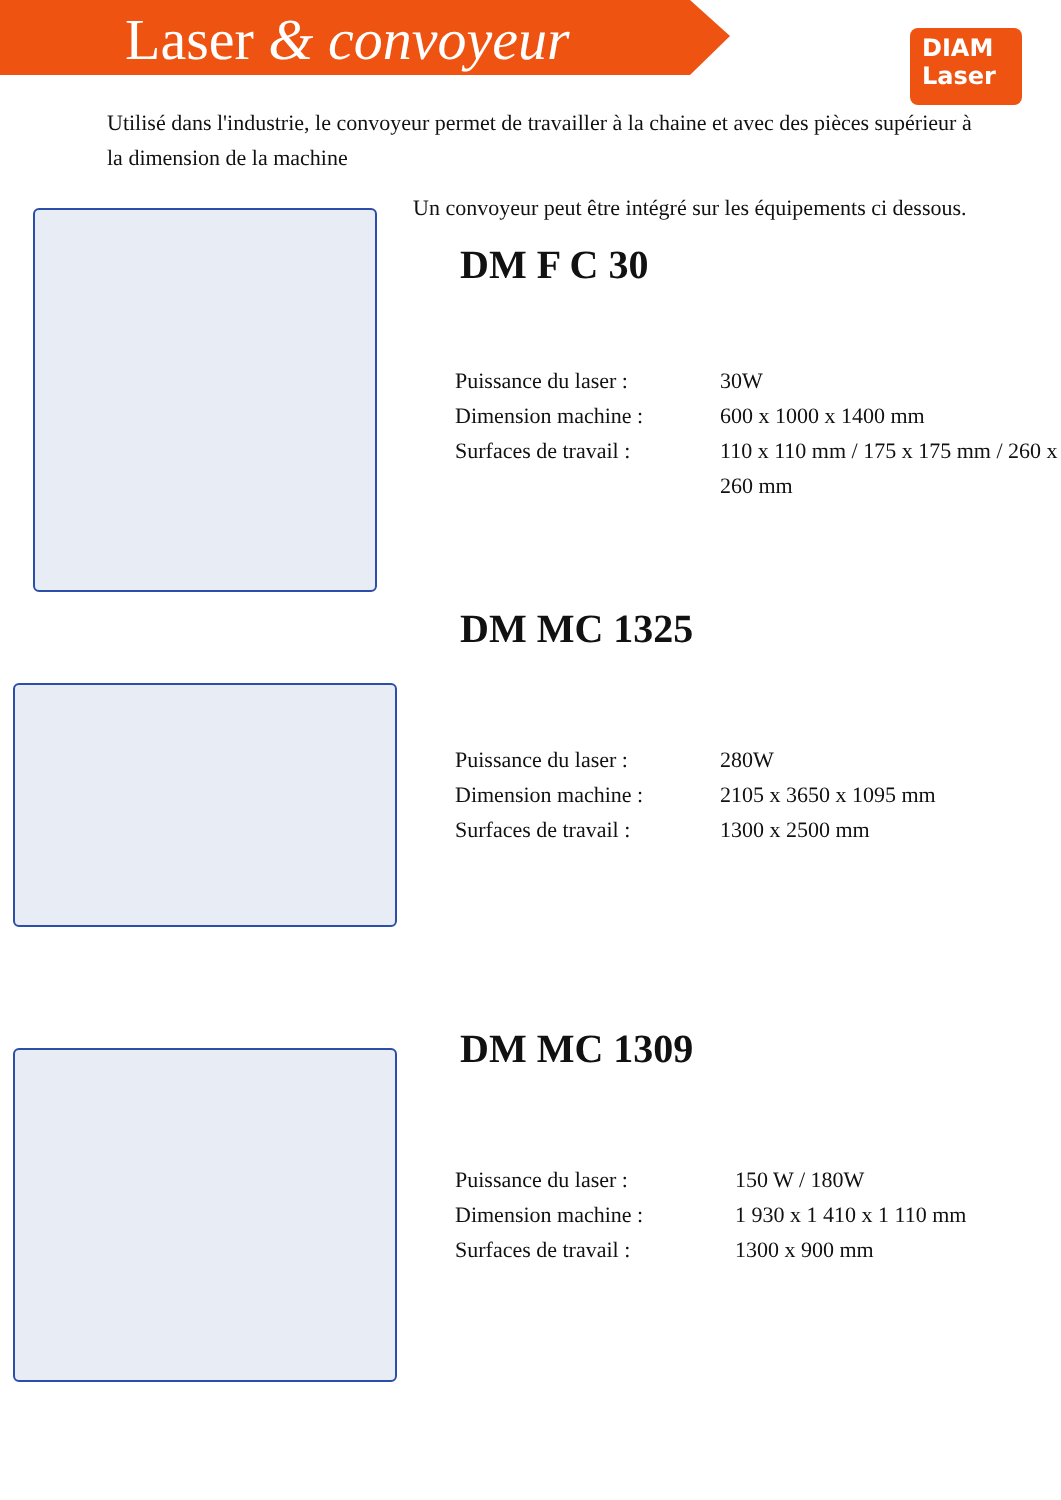Laser & convoyeur
DIAM
Laser
Utilisé dans l'industrie, le convoyeur permet de travailler à la chaine et avec des pièces supérieur à la dimension de la machine
Un convoyeur peut être intégré sur les équipements ci dessous.
DM F C 30
Puissance du laser :
30W
Dimension machine :
600 x 1000 x 1400 mm
Surfaces de travail :
110 x 110 mm / 175 x 175 mm / 260 x 260 mm
DM MC 1325
Puissance du laser :
280W
Dimension machine :
2105 x 3650 x 1095 mm
Surfaces de travail :
1300 x 2500 mm
DM MC 1309
Puissance du laser :
150 W / 180W
Dimension machine :
1 930 x 1 410 x 1 110 mm
Surfaces de travail :
1300 x 900 mm